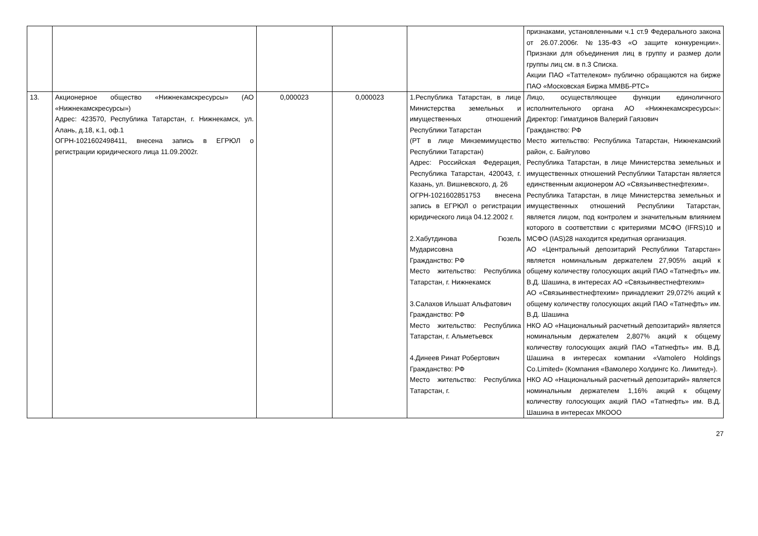| | | | | | признаками, установленными ч.1 ст.9 Федерального закона от 26.07.2006г. №135-ФЗ «О защите конкуренции». Признаки для объединения лиц в группу и размер доли группы лиц см. в п.3 Списка. Акции ПАО «Таттелеком» публично обращаются на бирже ПАО «Московская Биржа ММВБ-РТС» |
| 13. | Акционерное общество «Нижнекамскресурсы» (АО «Нижнекамскресурсы») Адрес: 423570, Республика Татарстан, г. Нижнекамск, ул. Алань, д.18, к.1, оф.1 ОГРН-1021602498411, внесена запись в ЕГРЮЛ о регистрации юридического лица 11.09.2002г. | 0,000023 | 0,000023 | 1.Республика Татарстан, в лице Министерства земельных и имущественных отношений Республики Татарстан (РТ в лице Минземимущество Республики Татарстан) Адрес: Российская Федерация, Республика Татарстан, 420043, г. Казань, ул. Вишневского, д. 26 ОГРН-1021602851753 внесена запись в ЕГРЮЛ о регистрации юридического лица 04.12.2002 г. 2.Хабутдинова Гюзель Мударисовна Гражданство: РФ Место жительство: Республика Татарстан, г. Нижнекамск 3.Салахов Ильшат Альфатович Гражданство: РФ Место жительство: Республика Татарстан, г. Альметьевск 4.Динеев Ринат Робертович Гражданство: РФ Место жительство: Республика Татарстан, г. | Лицо, осуществляющее функции единоличного исполнительного органа АО «Нижнекамскресурсы»: Директор: Гиматдинов Валерий Гаязович Гражданство: РФ Место жительство: Республика Татарстан, Нижнекамский район, с. Байгулово Республика Татарстан, в лице Министерства земельных и имущественных отношений Республики Татарстан является единственным акционером АО «Связьинвестнефтехим». Республика Татарстан, в лице Министерства земельных и имущественных отношений Республики Татарстан, является лицом, под контролем и значительным влиянием которого в соответствии с критериями МСФО (IFRS)10 и МСФО (IAS)28 находится кредитная организация. АО «Центральный депозитарий Республики Татарстан» является номинальным держателем 27,905% акций к общему количеству голосующих акций ПАО «Татнефть» им. В.Д. Шашина, в интересах АО «Связьинвестнефтехим» АО «Связьинвестнефтехим» принадлежит 29,072% акций к общему количеству голосующих акций ПАО «Татнефть» им. В.Д. Шашина НКО АО «Национальный расчетный депозитарий» является номинальным держателем 2,807% акций к общему количеству голосующих акций ПАО «Татнефть» им. В.Д. Шашина в интересах компании «Vamolero Holdings Co.Limited» (Компания «Вамолеро Холдингс Ко. Лимитед»). НКО АО «Национальный расчетный депозитарий» является номинальным держателем 1,16% акций к общему количеству голосующих акций ПАО «Татнефть» им. В.Д. Шашина в интересах МКООО |
27